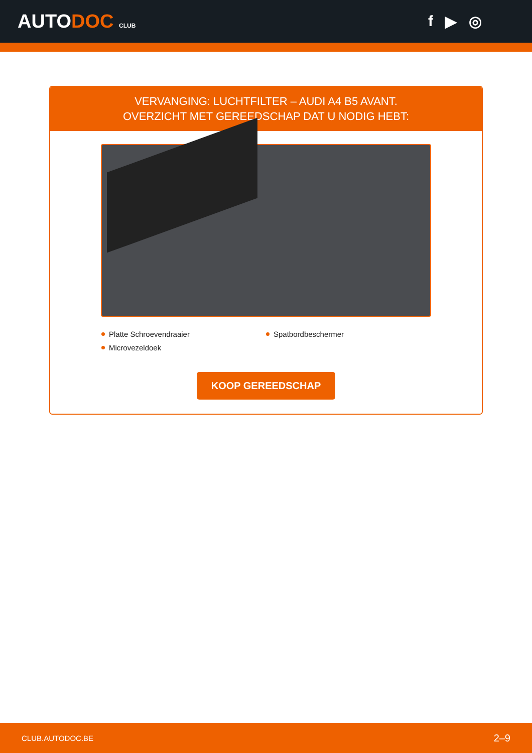AUTODOC CLUB
f ▶ ◎
VERVANGING: LUCHTFILTER – AUDI A4 B5 AVANT.
OVERZICHT MET GEREEDSCHAP DAT U NODIG HEBT:
Platte Schroevendraaier
Spatbordbeschermer
Microvezeldoek
KOOP GEREEDSCHAP
CLUB.AUTODOC.BE 2–9